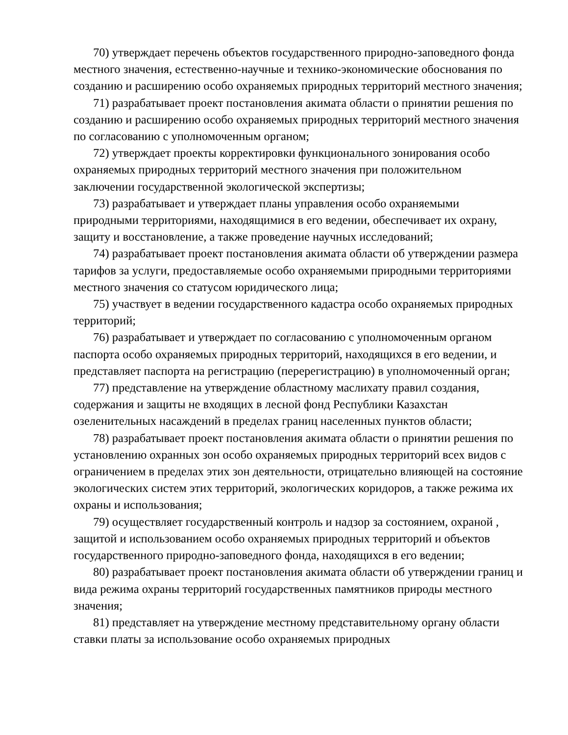70) утверждает перечень объектов государственного природно-заповедного фонда местного значения, естественно-научные и технико-экономические обоснования по созданию и расширению особо охраняемых природных территорий местного значения;
71) разрабатывает проект постановления акимата области о принятии решения по созданию и расширению особо охраняемых природных территорий местного значения по согласованию с уполномоченным органом;
72) утверждает проекты корректировки функционального зонирования особо охраняемых природных территорий местного значения при положительном заключении государственной экологической экспертизы;
73) разрабатывает и утверждает планы управления особо охраняемыми природными территориями, находящимися в его ведении, обеспечивает их охрану, защиту и восстановление, а также проведение научных исследований;
74) разрабатывает проект постановления акимата области об утверждении размера тарифов за услуги, предоставляемые особо охраняемыми природными территориями местного значения со статусом юридического лица;
75) участвует в ведении государственного кадастра особо охраняемых природных территорий;
76) разрабатывает и утверждает по согласованию с уполномоченным органом паспорта особо охраняемых природных территорий, находящихся в его ведении, и представляет паспорта на регистрацию (перерегистрацию) в уполномоченный орган;
77) представление на утверждение областному маслихату правил создания, содержания и защиты не входящих в лесной фонд Республики Казахстан озеленительных насаждений в пределах границ населенных пунктов области;
78) разрабатывает проект постановления акимата области о принятии решения по установлению охранных зон особо охраняемых природных территорий всех видов с ограничением в пределах этих зон деятельности, отрицательно влияющей на состояние экологических систем этих территорий, экологических коридоров, а также режима их охраны и использования;
79) осуществляет государственный контроль и надзор за состоянием, охраной , защитой и использованием особо охраняемых природных территорий и объектов государственного природно-заповедного фонда, находящихся в его ведении;
80) разрабатывает проект постановления акимата области об утверждении границ и вида режима охраны территорий государственных памятников природы местного значения;
81) представляет на утверждение местному представительному органу области ставки платы за использование особо охраняемых природных